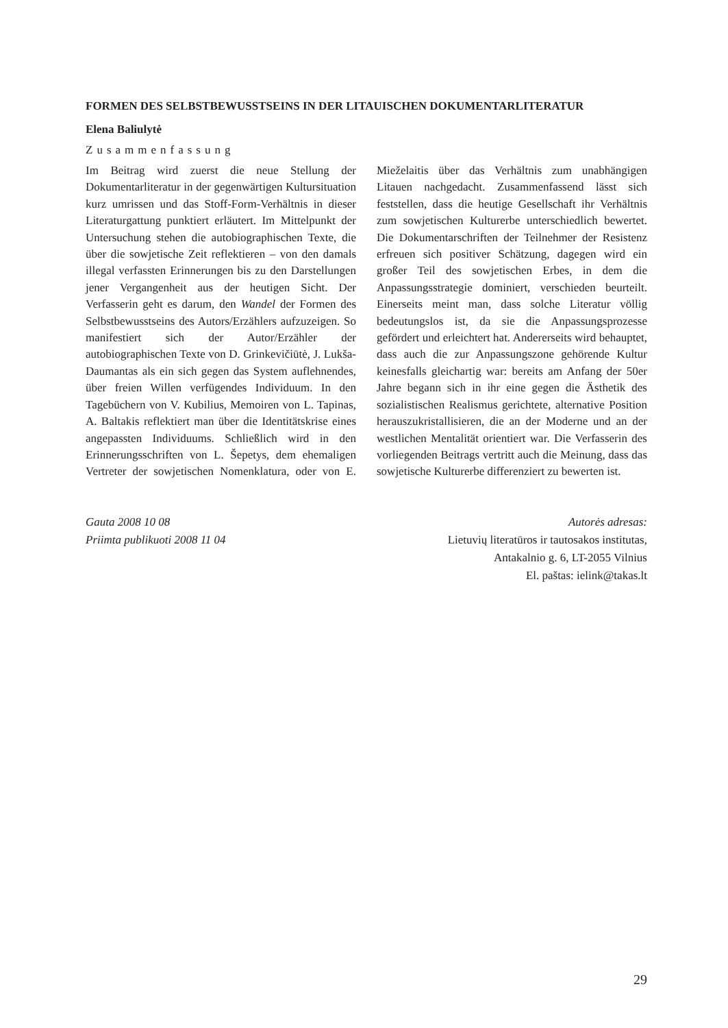FORMEN DES SELBSTBEWUSSTSEINS IN DER LITAUISCHEN DOKUMENTARLITERATUR
Elena Baliulytė
Zusammenfassung
Im Beitrag wird zuerst die neue Stellung der Dokumentarliteratur in der gegenwärtigen Kultursituation kurz umrissen und das Stoff-Form-Verhältnis in dieser Literaturgattung punktiert erläutert. Im Mittelpunkt der Untersuchung stehen die autobiographischen Texte, die über die sowjetische Zeit reflektieren – von den damals illegal verfassten Erinnerungen bis zu den Darstellungen jener Vergangenheit aus der heutigen Sicht. Der Verfasserin geht es darum, den Wandel der Formen des Selbstbewusstseins des Autors/Erzählers aufzuzeigen. So manifestiert sich der Autor/Erzähler der autobiographischen Texte von D. Grinkevičiūtė, J. Lukša-Daumantas als ein sich gegen das System auflehnendes, über freien Willen verfügendes Individuum. In den Tagebüchern von V. Kubilius, Memoiren von L. Tapinas, A. Baltakis reflektiert man über die Identitätskrise eines angepassten Individuums. Schließlich wird in den Erinnerungsschriften von L. Šepetys, dem ehemaligen Vertreter der sowjetischen Nomenklatura, oder von E. Mieželaitis über das Verhältnis zum unabhängigen Litauen nachgedacht. Zusammenfassend lässt sich feststellen, dass die heutige Gesellschaft ihr Verhältnis zum sowjetischen Kulturerbe unterschiedlich bewertet. Die Dokumentarschriften der Teilnehmer der Resistenz erfreuen sich positiver Schätzung, dagegen wird ein großer Teil des sowjetischen Erbes, in dem die Anpassungsstrategie dominiert, verschieden beurteilt. Einerseits meint man, dass solche Literatur völlig bedeutungslos ist, da sie die Anpassungsprozesse gefördert und erleichtert hat. Andererseits wird behauptet, dass auch die zur Anpassungszone gehörende Kultur keinesfalls gleichartig war: bereits am Anfang der 50er Jahre begann sich in ihr eine gegen die Ästhetik des sozialistischen Realismus gerichtete, alternative Position herauszukristallisieren, die an der Moderne und an der westlichen Mentalität orientiert war. Die Verfasserin des vorliegenden Beitrags vertritt auch die Meinung, dass das sowjetische Kulturerbe differenziert zu bewerten ist.
Gauta 2008 10 08
Priimta publikuoti 2008 11 04
Autorės adresas:
Lietuvių literatūros ir tautosakos institutas,
Antakalnio g. 6, LT-2055 Vilnius
El. paštas: ielink@takas.lt
29